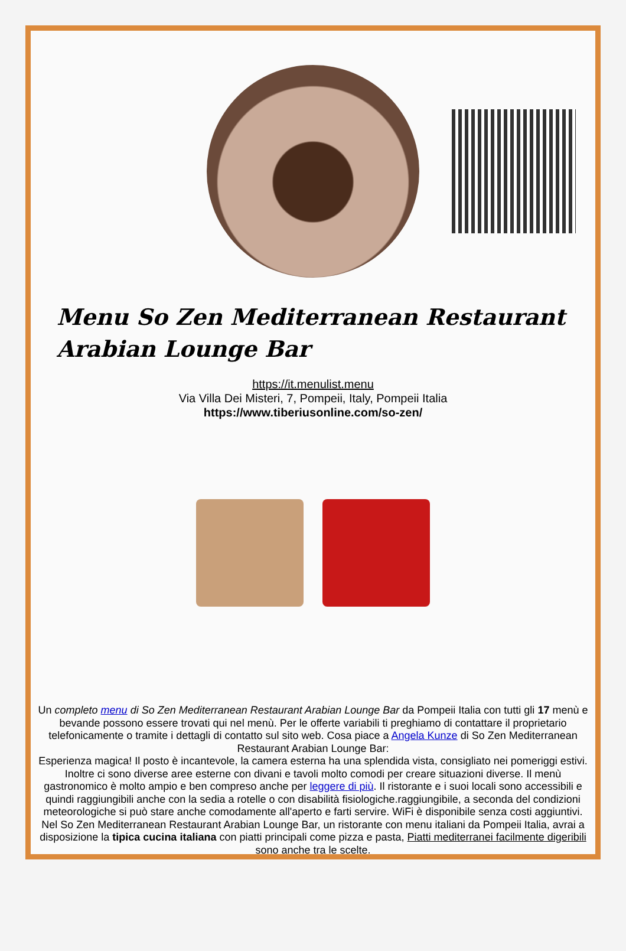Menu So Zen Mediterranean Restaurant Arabian Lounge Bar
https://it.menulist.menu
Via Villa Dei Misteri, 7, Pompeii, Italy, Pompeii Italia
https://www.tiberiusonline.com/so-zen/
Un completo menu di So Zen Mediterranean Restaurant Arabian Lounge Bar da Pompeii Italia con tutti gli 17 menù e bevande possono essere trovati qui nel menù. Per le offerte variabili ti preghiamo di contattare il proprietario telefonicamente o tramite i dettagli di contatto sul sito web. Cosa piace a Angela Kunze di So Zen Mediterranean Restaurant Arabian Lounge Bar:
Esperienza magica! Il posto è incantevole, la camera esterna ha una splendida vista, consigliato nei pomeriggi estivi. Inoltre ci sono diverse aree esterne con divani e tavoli molto comodi per creare situazioni diverse. Il menù gastronomico è molto ampio e ben compreso anche per leggere di più. Il ristorante e i suoi locali sono accessibili e quindi raggiungibili anche con la sedia a rotelle o con disabilità fisiologiche.raggiungibile, a seconda del condizioni meteorologiche si può stare anche comodamente all'aperto e farti servire. WiFi è disponibile senza costi aggiuntivi. Nel So Zen Mediterranean Restaurant Arabian Lounge Bar, un ristorante con menu italiani da Pompeii Italia, avrai a disposizione la tipica cucina italiana con piatti principali come pizza e pasta, Piatti mediterranei facilmente digeribili sono anche tra le scelte.